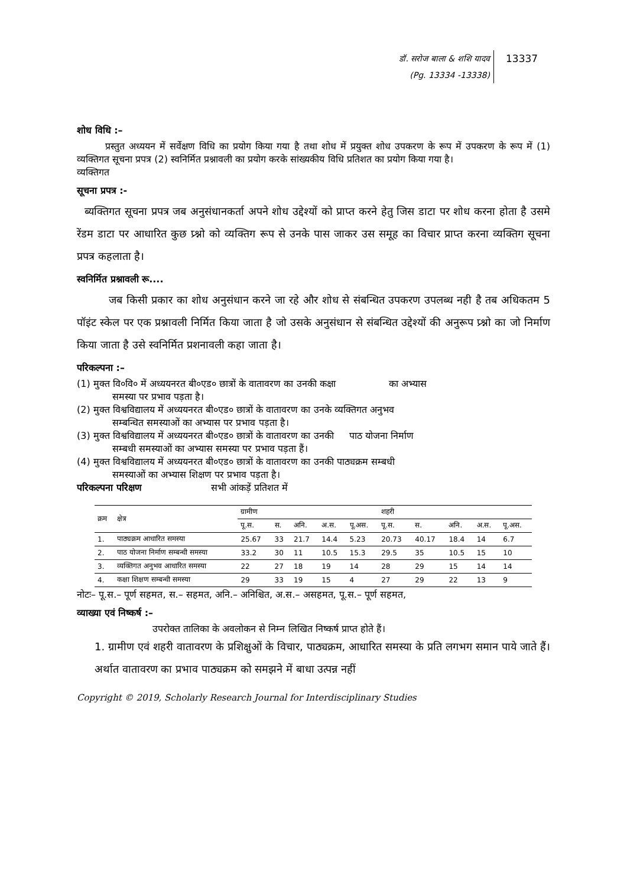डॉ. सरोज बाला & शशि यादव
(Pg. 13334 -13338)
13337
शोध विधि :–
   प्रस्तुत अध्ययन में सर्वेक्षण विधि का प्रयोग किया गया है तथा शोध में प्रयुक्त शोध उपकरण के रूप में उपकरण के रूप में (1) व्यक्तिगत सूचना प्रपत्र (2) स्वनिर्मित प्रश्नावली का प्रयोग करके सांख्यकीय विधि प्रतिशत का प्रयोग किया गया है।
व्यक्तिगत
सूचना प्रपत्र :-
ब्यक्तिगत सूचना प्रपत्र जब अनुसंधानकर्ता अपने शोध उद्देश्यों को प्राप्त करने हेतु जिस डाटा पर शोध करना होता है उसमे रेंडम डाटा पर आधारित कुछ प्र्श्नो को व्यक्तिग रूप से उनके पास जाकर उस समूह का विचार प्राप्त करना व्यक्तिग सूचना प्रपत्र कहलाता है।
स्वनिर्मित प्रश्नावली रू....
   जब किसी प्रकार का शोध अनुसंधान करने जा रहे और शोध से संबन्धित उपकरण उपलब्ध नही है तब अधिकतम 5 पॉइंट स्केल पर एक प्रश्नावली निर्मित किया जाता है जो उसके अनुसंधान से संबन्धित उद्देश्यों की अनुरूप प्र्श्नो का जो निर्माण किया जाता है उसे स्वनिर्मित प्रशनावली कहा जाता है।
परिकल्पना :–
(1) मुक्त वि०वि० में अध्ययनरत बी०एड० छात्रों के वातावरण का उनकी कक्षा       का अभ्यास
समस्या पर प्रभाव पड़ता है।
(2) मुक्त विश्वविद्यालय में अध्ययनरत बी०एड० छात्रों के वातावरण का उनके व्यक्तिगत अनुभव
सम्बन्धित समस्याओं का अभ्यास पर प्रभाव पड़ता है।
(3) मुक्त विश्वविद्यालय में अध्ययनरत बी०एड० छात्रों के वातावरण का उनकी   पाठ योजना निर्माण
सम्बधी समस्याओं का अभ्यास समस्या पर प्रभाव पड़ता हैं।
(4) मुक्त विश्वविद्यालय में अध्ययनरत बी०एड० छात्रों के वातावरण का उनकी पाठ्यक्रम सम्बधी
समस्याओं का अभ्यास शिक्षण पर प्रभाव पड़ता है।
परिकल्पना परिक्षण        सभी आंकड़ें प्रतिशत में
| क्रम | क्षेत्र | ग्रामीण | | | | | शहरी | | | | |
| --- | --- | --- | --- | --- | --- | --- | --- | --- | --- | --- | --- |
| | | पू.स. | स. | अनि. | अ.स. | पू.अस. | पू.स. | स. | अनि. | अ.स. | पू.अस. |
| 1. | पाठ्यक्रम आधारित समस्या | 25.67 | 33 | 21.7 | 14.4 | 5.23 | 20.73 | 40.17 | 18.4 | 14 | 6.7 |
| 2. | पाठ योजना निर्माण सम्बन्धी समस्या | 33.2 | 30 | 11 | 10.5 | 15.3 | 29.5 | 35 | 10.5 | 15 | 10 |
| 3. | व्यक्तिगत अनुभव आधारित समस्या | 22 | 27 | 18 | 19 | 14 | 28 | 29 | 15 | 14 | 14 |
| 4. | कक्षा शिक्षण सम्बन्धी समस्या | 29 | 33 | 19 | 15 | 4 | 27 | 29 | 22 | 13 | 9 |
नोटः– पू.स.– पूर्ण सहमत, स.– सहमत, अनि.– अनिश्चित, अ.स.– असहमत, पू.स.– पूर्ण सहमत,
व्याख्या एवं निष्कर्ष :–
        उपरोक्त तालिका के अवलोकन से निम्न लिखित निष्कर्ष प्राप्त होते हैं।
1. ग्रामीण एवं शहरी वातावरण के प्रशिक्षुओं के विचार, पाठ्यक्रम, आधारित समस्या के प्रति लगभग समान पाये जाते हैं। अर्थात वातावरण का प्रभाव पाठ्यक्रम को समझने में बाधा उत्पन्न नहीं
Copyright © 2019, Scholarly Research Journal for Interdisciplinary Studies